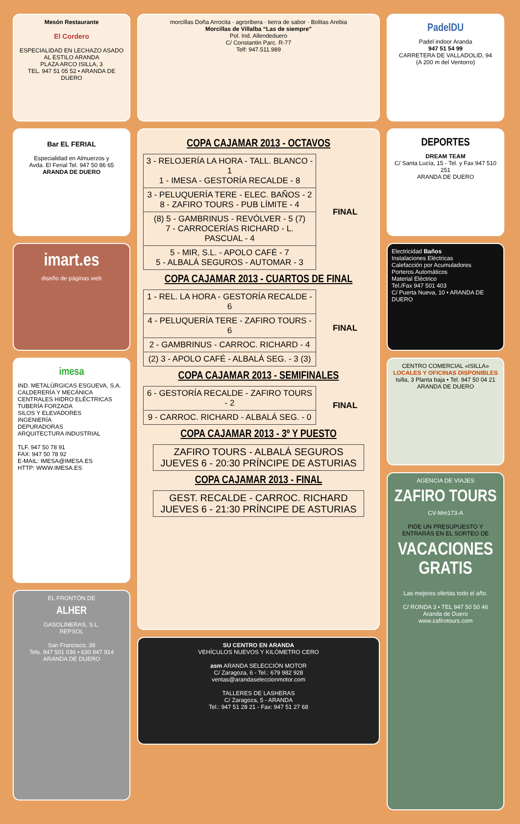Mesón Restaurante
El Cordero
ESPECIALIDAD EN LECHAZO ASADO AL ESTILO ARANDA
PLAZA ARCO ISILLA, 3
TEL. 947 51 05 52 • ARANDA DE DUERO
Bar EL FERIAL
Especialidad en Almuerzos y
Avda. El Ferial Tel. 947 50 86 65
ARANDA DE DUERO
imart.es
diseño de páginas web
imesa
IND. METALÚRGICAS ESGUEVA, S.A.
CALDERERÍA Y MECÁNICA
CENTRALES HIDRO ELÉCTRICAS
TUBERÍA FORZADA
SILOS Y ELEVADORES
INGENIERÍA
DEPURADORAS
ARQUITECTURA INDUSTRIAL
TLF. 947 50 78 91
FAX: 947 50 78 92
E-MAIL: IMESA@IMESA.ES
HTTP: WWW.IMESA.ES
EL FRONTÓN DE
ALHER
GASOLINERAS, S.L.
REPSOL
San Francisco, 39
Tels. 947 501 036 • 630 947 914
ARANDA DE DUERO
morcillas Doña Arrocita · agroribera · tierra de sabor · Bolitas Arebia
Morcillas de Villalba “Las de siempre”
Pol. Ind. Allendeduero
C/ Constantin Parc. R-77
Telf: 947.511.989
COPA CAJAMAR 2013 - OCTAVOS
| 3 - RELOJERÍA LA HORA - TALL. BLANCO - 1 1 - IMESA - GESTORÍA RECALDE - 8 | FINAL |
| 3 - PELUQUERÍA TERE - ELEC. BAÑOS - 2 8 - ZAFIRO TOURS - PUB LÍMITE - 4 | |
| (8) 5 - GAMBRINUS - REVÓLVER - 5 (7) 7 - CARROCERÍAS RICHARD - L. PASCUAL - 4 | |
| 5 - MIR, S.L. - APOLO CAFÉ - 7 5 - ALBALÁ SEGUROS - AUTOMAR - 3 | |
COPA CAJAMAR 2013 - CUARTOS DE FINAL
| 1 - REL. LA HORA - GESTORÍA RECALDE - 6 | FINAL |
| 4 - PELUQUERÍA TERE - ZAFIRO TOURS - 6 | |
| 2 - GAMBRINUS - CARROC. RICHARD - 4 | |
| (2) 3 - APOLO CAFÉ - ALBALÁ SEG. - 3 (3) | |
COPA CAJAMAR 2013 - SEMIFINALES
| 6 - GESTORÍA RECALDE - ZAFIRO TOURS - 2 | FINAL |
| 9 - CARROC. RICHARD - ALBALÁ SEG. - 0 | |
COPA CAJAMAR 2013 - 3º Y PUESTO
ZAFIRO TOURS - ALBALÁ SEGUROS
JUEVES 6 - 20:30 PRÍNCIPE DE ASTURIAS
COPA CAJAMAR 2013 - FINAL
GEST. RECALDE - CARROC. RICHARD
JUEVES 6 - 21:30 PRÍNCIPE DE ASTURIAS
SU CENTRO EN ARANDA
VEHÍCULOS NUEVOS Y KILÓMETRO CERO
asm ARANDA SELECCIÓN MOTOR
C/ Zaragoza, 6 - Tel.: 679 982 928
ventas@arandaseleccionmotor.com
TALLERES DE LASHERAS
C/ Zaragoza, 5 - ARANDA
Tel.: 947 51 28 21 - Fax: 947 51 27 68
PadelDU
Padel indoor Aranda
947 51 54 99
CARRETERA DE VALLADOLID, 94
(A 200 m del Ventorro)
DEPORTES
DREAM TEAM
C/ Santa Lucía, 15 - Tel. y Fax 947 510 251
ARANDA DE DUERO
Electricidad Baños
Instalaciones Eléctricas
Calefacción por Acumuladores
Porteros Automáticos
Material Eléctrico
Tel./Fax 947 501 403
C/ Puerta Nueva, 10 • ARANDA DE DUERO
CENTRO COMERCIAL «ISILLA»
LOCALES Y OFICINAS DISPONIBLES
Isilla, 3 Planta baja • Tel. 947 50 04 21
ARANDA DE DUERO
AGENCIA DE VIAJES
ZAFIRO TOURS
CV-Mm173-A
PIDE UN PRESUPUESTO Y ENTRARÁS EN EL SORTEO DE
VACACIONES GRATIS
Las mejores ofertas todo el año.
C/ RONDA 3 • TEL 947 50 50 46
Aranda de Duero
www.zafirotours.com